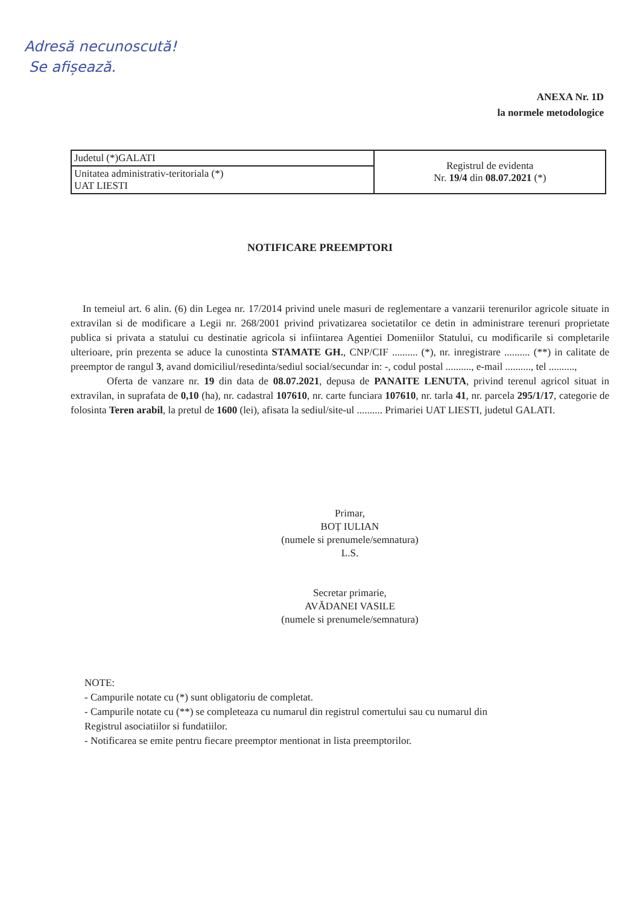Adresă necunoscută!
Se afișează.
ANEXA Nr. 1D
la normele metodologice
| Judetul (*)GALATI | Registrul de evidenta Nr. 19/4 din 08.07.2021 (*) |
| Unitatea administrativ-teritoriala (*) UAT LIESTI | |
NOTIFICARE PREEMPTORI
In temeiul art. 6 alin. (6) din Legea nr. 17/2014 privind unele masuri de reglementare a vanzarii terenurilor agricole situate in extravilan si de modificare a Legii nr. 268/2001 privind privatizarea societatilor ce detin in administrare terenuri proprietate publica si privata a statului cu destinatie agricola si infiintarea Agentiei Domeniilor Statului, cu modificarile si completarile ulterioare, prin prezenta se aduce la cunostinta STAMATE GH., CNP/CIF .......... (*), nr. inregistrare .......... (**) in calitate de preemptor de rangul 3, avand domiciliul/resedinta/sediul social/secundar in: -, codul postal .........., e-mail .........., tel ..........,
Oferta de vanzare nr. 19 din data de 08.07.2021, depusa de PANAITE LENUTA, privind terenul agricol situat in extravilan, in suprafata de 0,10 (ha), nr. cadastral 107610, nr. carte funciara 107610, nr. tarla 41, nr. parcela 295/1/17, categorie de folosinta Teren arabil, la pretul de 1600 (lei), afisata la sediul/site-ul .......... Primariei UAT LIESTI, judetul GALATI.
Primar,
BOȚ IULIAN
(numele si prenumele/semnatura)
L.S.
Secretar primarie,
AVĂDANEI VASILE
(numele si prenumele/semnatura)
NOTE:
- Campurile notate cu (*) sunt obligatoriu de completat.
- Campurile notate cu (**) se completeaza cu numarul din registrul comertului sau cu numarul din
Registrul asociatiilor si fundatiilor.
- Notificarea se emite pentru fiecare preemptor mentionat in lista preemptorilor.